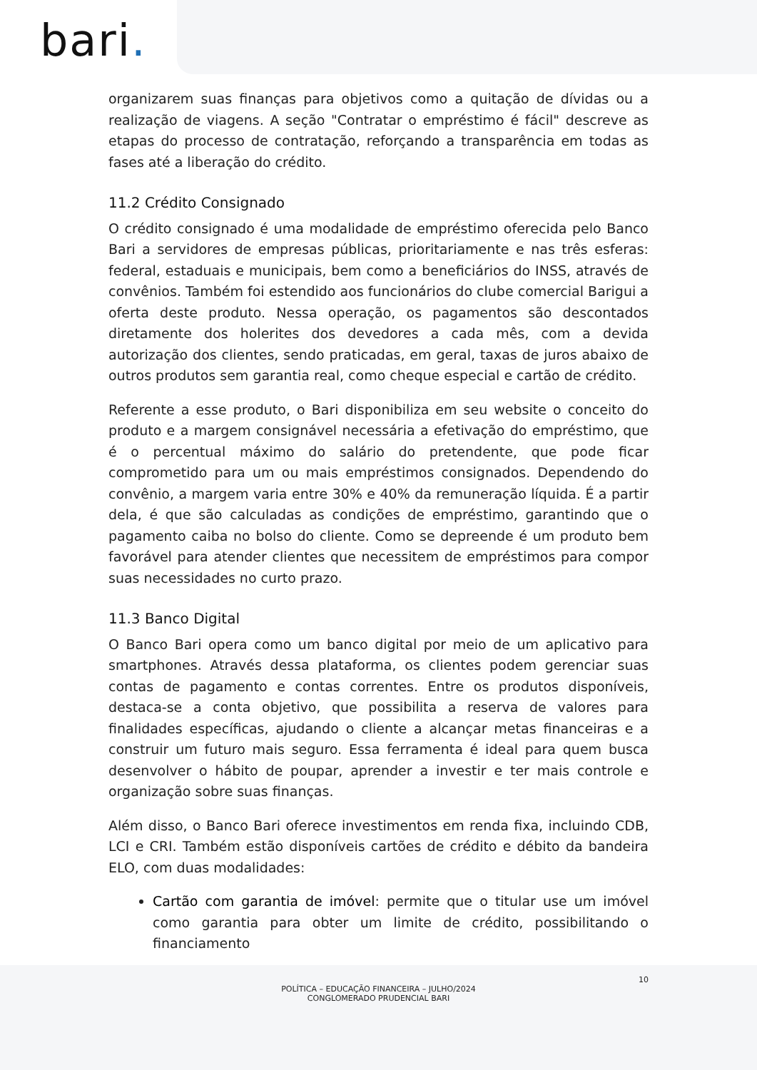bari.
organizarem suas finanças para objetivos como a quitação de dívidas ou a realização de viagens. A seção "Contratar o empréstimo é fácil" descreve as etapas do processo de contratação, reforçando a transparência em todas as fases até a liberação do crédito.
11.2 Crédito Consignado
O crédito consignado é uma modalidade de empréstimo oferecida pelo Banco Bari a servidores de empresas públicas, prioritariamente e nas três esferas: federal, estaduais e municipais, bem como a beneficiários do INSS, através de convênios. Também foi estendido aos funcionários do clube comercial Barigui a oferta deste produto. Nessa operação, os pagamentos são descontados diretamente dos holerites dos devedores a cada mês, com a devida autorização dos clientes, sendo praticadas, em geral, taxas de juros abaixo de outros produtos sem garantia real, como cheque especial e cartão de crédito.
Referente a esse produto, o Bari disponibiliza em seu website o conceito do produto e a margem consignável necessária a efetivação do empréstimo, que é o percentual máximo do salário do pretendente, que pode ficar comprometido para um ou mais empréstimos consignados. Dependendo do convênio, a margem varia entre 30% e 40% da remuneração líquida. É a partir dela, é que são calculadas as condições de empréstimo, garantindo que o pagamento caiba no bolso do cliente. Como se depreende é um produto bem favorável para atender clientes que necessitem de empréstimos para compor suas necessidades no curto prazo.
11.3 Banco Digital
O Banco Bari opera como um banco digital por meio de um aplicativo para smartphones. Através dessa plataforma, os clientes podem gerenciar suas contas de pagamento e contas correntes. Entre os produtos disponíveis, destaca-se a conta objetivo, que possibilita a reserva de valores para finalidades específicas, ajudando o cliente a alcançar metas financeiras e a construir um futuro mais seguro. Essa ferramenta é ideal para quem busca desenvolver o hábito de poupar, aprender a investir e ter mais controle e organização sobre suas finanças.
Além disso, o Banco Bari oferece investimentos em renda fixa, incluindo CDB, LCI e CRI. Também estão disponíveis cartões de crédito e débito da bandeira ELO, com duas modalidades:
Cartão com garantia de imóvel: permite que o titular use um imóvel como garantia para obter um limite de crédito, possibilitando o financiamento
10
POLÍTICA – EDUCAÇÃO FINANCEIRA – JULHO/2024
CONGLOMERADO PRUDENCIAL BARI